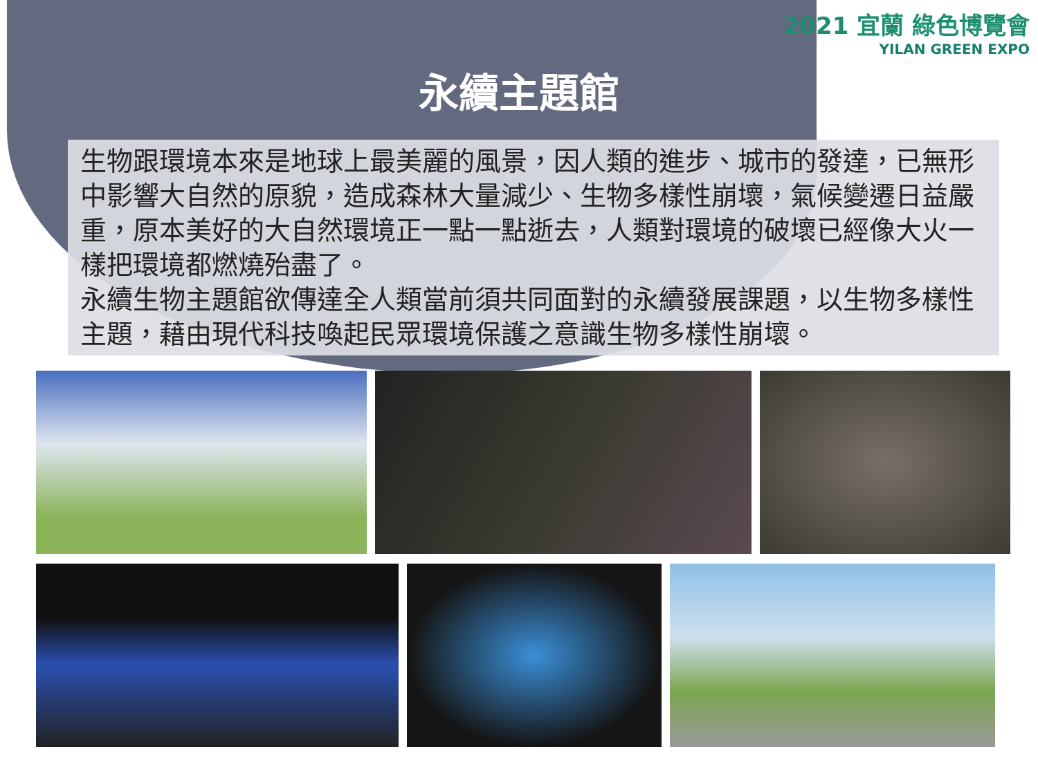2021 宜蘭 綠色博覽會
YILAN GREEN EXPO
永續主題館
生物跟環境本來是地球上最美麗的風景，因人類的進步、城市的發達，已無形中影響大自然的原貌，造成森林大量減少、生物多樣性崩壞，氣候變遷日益嚴重，原本美好的大自然環境正一點一點逝去，人類對環境的破壞已經像大火一樣把環境都燃燒殆盡了。
永續生物主題館欲傳達全人類當前須共同面對的永續發展課題，以生物多樣性主題，藉由現代科技喚起民眾環境保護之意識生物多樣性崩壞。